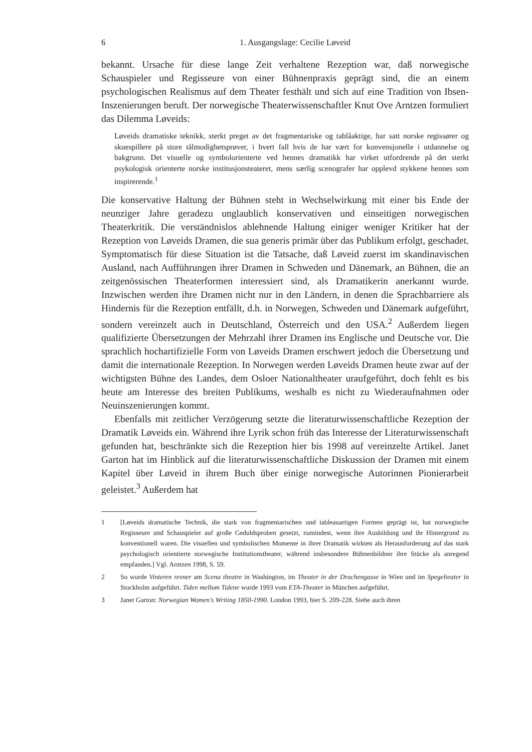6 1. Ausgangslage: Cecilie Løveid
bekannt. Ursache für diese lange Zeit verhaltene Rezeption war, daß norwegische Schauspieler und Regisseure von einer Bühnenpraxis geprägt sind, die an einem psychologischen Realismus auf dem Theater festhält und sich auf eine Tradition von Ibsen-Inszenierungen beruft. Der norwegische Theaterwissenschaftler Knut Ove Arntzen formuliert das Dilemma Løveids:
Løveids dramatiske teknikk, sterkt preget av det fragmentariske og tablåaktige, har satt norske regissører og skuespillere på store tålmodighetsprøver, i hvert fall hvis de har vært for konvensjonelle i utdannelse og bakgrunn. Det visuelle og symbolorienterte ved hennes dramatikk har virket utfordrende på det sterkt psykologisk orienterte norske institusjonsteateret, mens særlig scenografer har opplevd stykkene hennes som inspirerende.<sup>1</sup>
Die konservative Haltung der Bühnen steht in Wechselwirkung mit einer bis Ende der neunziger Jahre geradezu unglaublich konservativen und einseitigen norwegischen Theaterkritik. Die verständnislos ablehnende Haltung einiger weniger Kritiker hat der Rezeption von Løveids Dramen, die sua generis primär über das Publikum erfolgt, geschadet. Symptomatisch für diese Situation ist die Tatsache, daß Løveid zuerst im skandinavischen Ausland, nach Aufführungen ihrer Dramen in Schweden und Dänemark, an Bühnen, die an zeitgenössischen Theaterformen interessiert sind, als Dramatikerin anerkannt wurde. Inzwischen werden ihre Dramen nicht nur in den Ländern, in denen die Sprachbarriere als Hindernis für die Rezeption entfällt, d.h. in Norwegen, Schweden und Dänemark aufgeführt, sondern vereinzelt auch in Deutschland, Österreich und den USA.<sup>2</sup> Außerdem liegen qualifizierte Übersetzungen der Mehrzahl ihrer Dramen ins Englische und Deutsche vor. Die sprachlich hochartifizielle Form von Løveids Dramen erschwert jedoch die Übersetzung und damit die internationale Rezeption. In Norwegen werden Løveids Dramen heute zwar auf der wichtigsten Bühne des Landes, dem Osloer Nationaltheater uraufgeführt, doch fehlt es bis heute am Interesse des breiten Publikums, weshalb es nicht zu Wiederaufnahmen oder Neuinszenierungen kommt.
Ebenfalls mit zeitlicher Verzögerung setzte die literaturwissenschaftliche Rezeption der Dramatik Løveids ein. Während ihre Lyrik schon früh das Interesse der Literaturwissenschaft gefunden hat, beschränkte sich die Rezeption hier bis 1998 auf vereinzelte Artikel. Janet Garton hat im Hinblick auf die literaturwissenschaftliche Diskussion der Dramen mit einem Kapitel über Løveid in ihrem Buch über einige norwegische Autorinnen Pionierarbeit geleistet.<sup>3</sup> Außerdem hat
1 [Løveids dramatische Technik, die stark von fragmentarischen und tableauartigen Formen geprägt ist, hat norwegische Regisseure und Schauspieler auf große Geduldsproben gesetzt, zumindest, wenn ihre Ausbildung und ihr Hintergrund zu konventionell waren. Die visuellen und symbolischen Momente in ihrer Dramatik wirkten als Herausforderung auf das stark psychologisch orientierte norwegische Institutionstheater, während insbesondere Bühnenbildner ihre Stücke als anregend empfanden.] Vgl. Arntzen 1998, S. 59.
2 So wurde Vinteren revner am Scena theatre in Washington, im Theater in der Drachengasse in Wien und im Spegelteater in Stockholm aufgeführt. Tiden mellom Tidene wurde 1993 vom ETA-Theater in München aufgeführt.
3 Janet Garton: Norwegian Women’s Writing 1850-1990. London 1993, hier S. 209-228. Siehe auch ihren